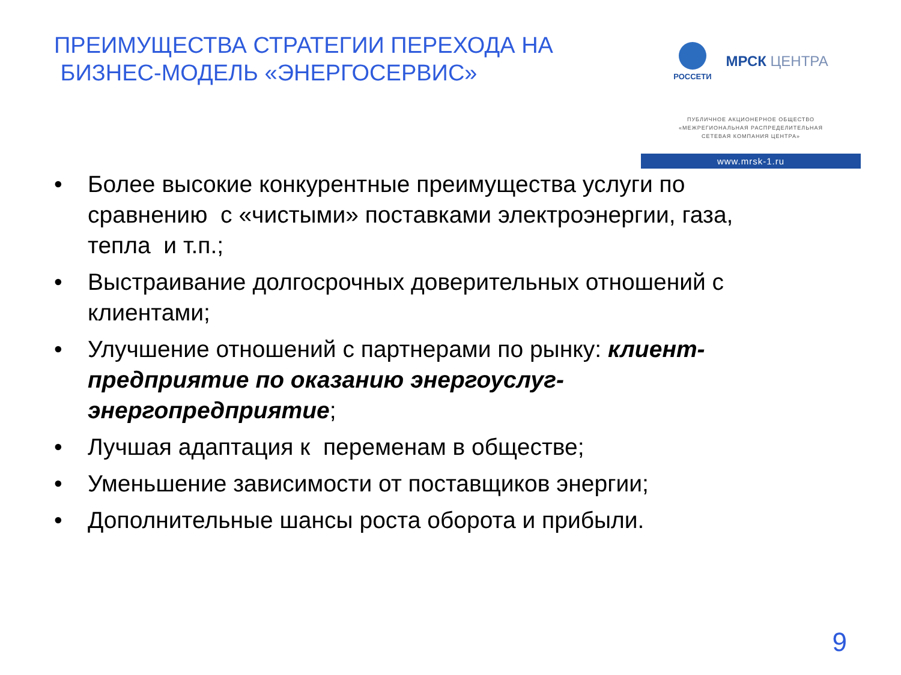ПРЕИМУЩЕСТВА СТРАТЕГИИ ПЕРЕХОДА НА
БИЗНЕС-МОДЕЛЬ «ЭНЕРГОСЕРВИС»
РОССЕТИ
МРСК ЦЕНТРА
ПУБЛИЧНОЕ АКЦИОНЕРНОЕ ОБЩЕСТВО
«МЕЖРЕГИОНАЛЬНАЯ РАСПРЕДЕЛИТЕЛЬНАЯ
СЕТЕВАЯ КОМПАНИЯ ЦЕНТРА»
www.mrsk-1.ru
• Более высокие конкурентные преимущества услуги по сравнению с «чистыми» поставками электроэнергии, газа, тепла и т.п.;
• Выстраивание долгосрочных доверительных отношений с клиентами;
• Улучшение отношений с партнерами по рынку: клиент-предприятие по оказанию энергоуслуг-энергопредприятие;
• Лучшая адаптация к переменам в обществе;
• Уменьшение зависимости от поставщиков энергии;
• Дополнительные шансы роста оборота и прибыли.
9